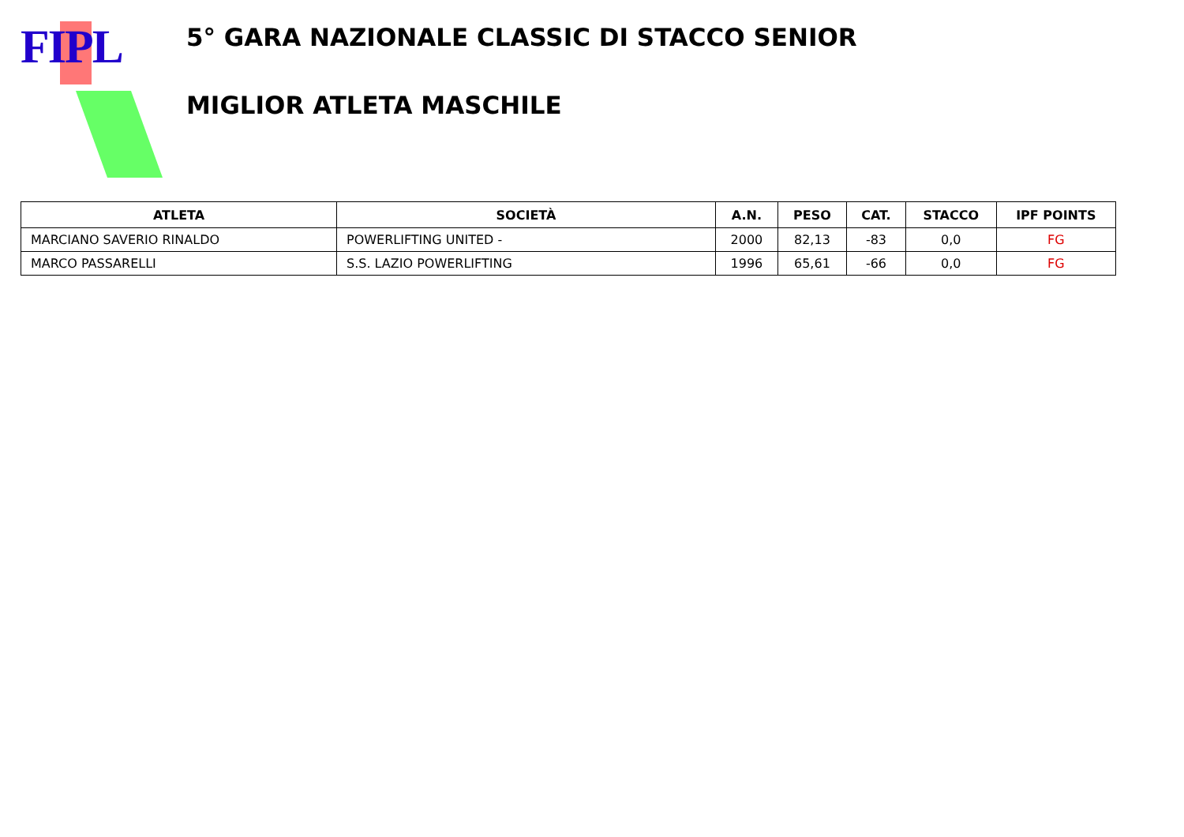FIPL
5° GARA NAZIONALE CLASSIC DI STACCO SENIOR
MIGLIOR ATLETA MASCHILE
| ATLETA | SOCIETÀ | A.N. | PESO | CAT. | STACCO | IPF POINTS |
| --- | --- | --- | --- | --- | --- | --- |
| MARCIANO SAVERIO RINALDO | POWERLIFTING UNITED - | 2000 | 82,13 | -83 | 0,0 | FG |
| MARCO PASSARELLI | S.S. LAZIO POWERLIFTING | 1996 | 65,61 | -66 | 0,0 | FG |